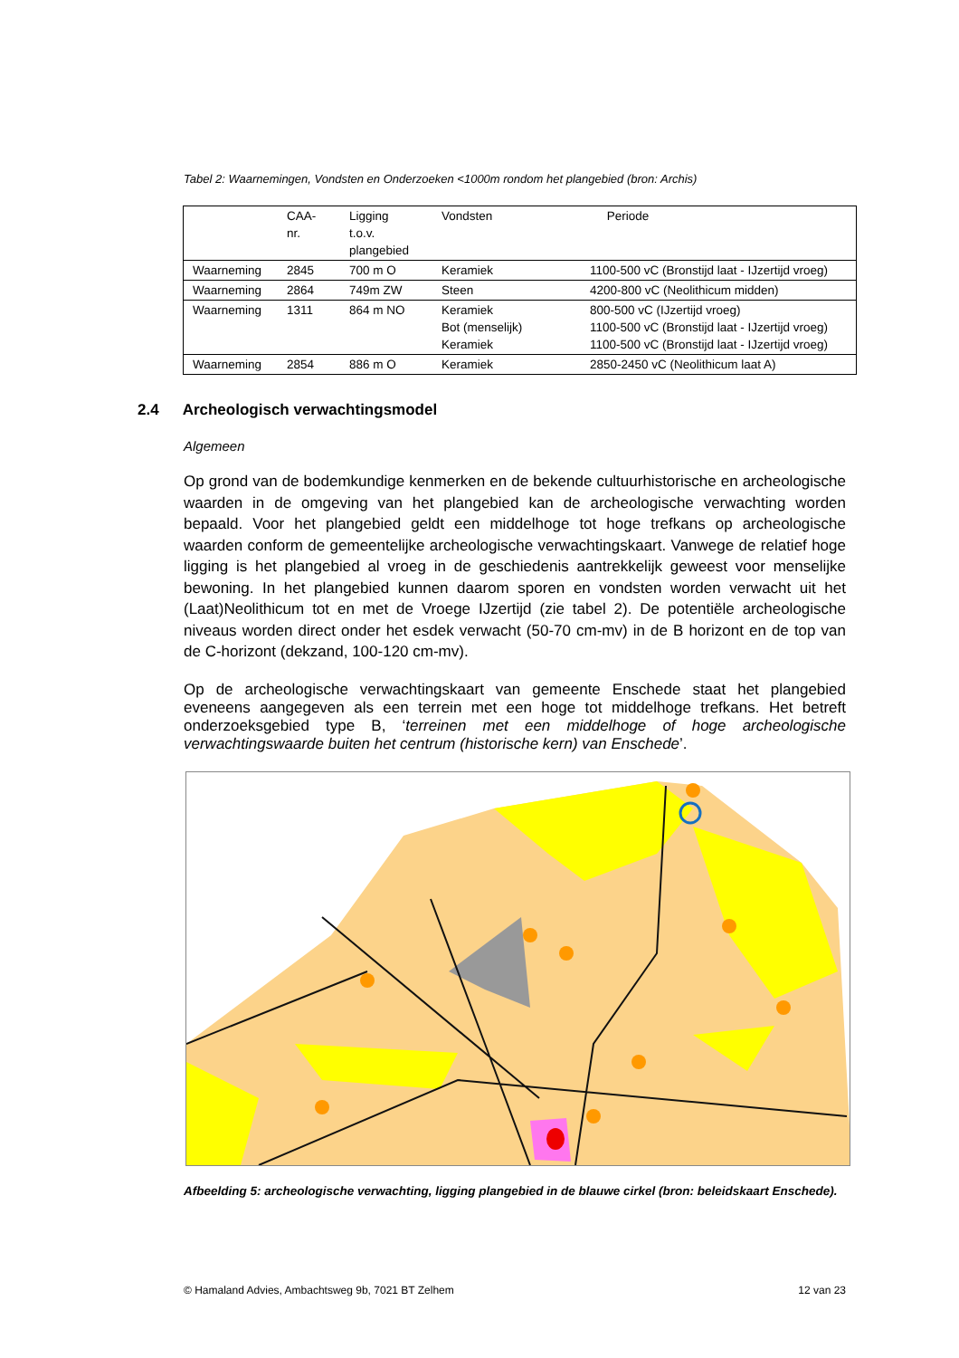Tabel 2: Waarnemingen, Vondsten en Onderzoeken <1000m rondom het plangebied (bron: Archis)
| | CAA- nr. | Ligging t.o.v. plangebied | Vondsten | Periode |
| --- | --- | --- | --- | --- |
| Waarneming | 2845 | 700 m O | Keramiek | 1100-500 vC (Bronstijd laat - IJzertijd vroeg) |
| Waarneming | 2864 | 749m ZW | Steen | 4200-800 vC (Neolithicum midden) |
| Waarneming | 1311 | 864 m NO | Keramiek Bot (menselijk) Keramiek | 800-500 vC (IJzertijd vroeg) 1100-500 vC (Bronstijd laat - IJzertijd vroeg) 1100-500 vC (Bronstijd laat - IJzertijd vroeg) |
| Waarneming | 2854 | 886 m O | Keramiek | 2850-2450 vC (Neolithicum laat A) |
2.4 Archeologisch verwachtingsmodel
Algemeen
Op grond van de bodemkundige kenmerken en de bekende cultuurhistorische en archeologische waarden in de omgeving van het plangebied kan de archeologische verwachting worden bepaald. Voor het plangebied geldt een middelhoge tot hoge trefkans op archeologische waarden conform de gemeentelijke archeologische verwachtingskaart. Vanwege de relatief hoge ligging is het plangebied al vroeg in de geschiedenis aantrekkelijk geweest voor menselijke bewoning. In het plangebied kunnen daarom sporen en vondsten worden verwacht uit het (Laat)Neolithicum tot en met de Vroege IJzertijd (zie tabel 2). De potentiële archeologische niveaus worden direct onder het esdek verwacht (50-70 cm-mv) in de B horizont en de top van de C-horizont (dekzand, 100-120 cm-mv).
Op de archeologische verwachtingskaart van gemeente Enschede staat het plangebied eveneens aangegeven als een terrein met een hoge tot middelhoge trefkans. Het betreft onderzoeksgebied type B, ‘terreinen met een middelhoge of hoge archeologische verwachtingswaarde buiten het centrum (historische kern) van Enschede’.
Afbeelding 5: archeologische verwachting, ligging plangebied in de blauwe cirkel (bron: beleidskaart Enschede).
© Hamaland Advies, Ambachtsweg 9b, 7021 BT Zelhem 12 van 23